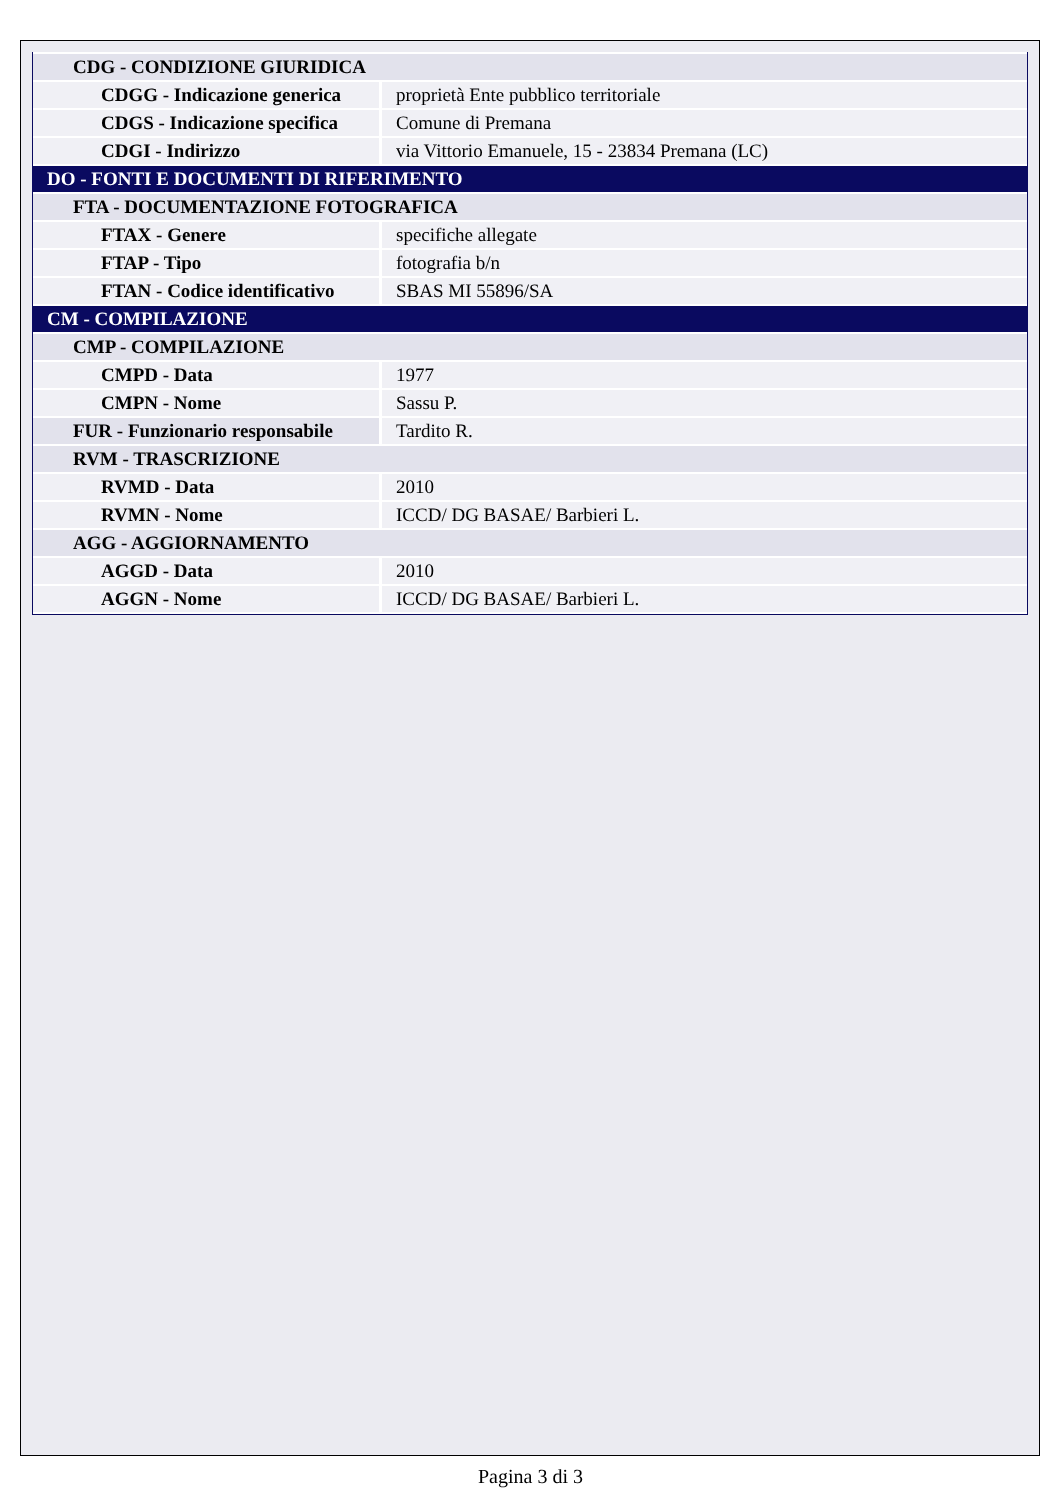| CDG - CONDIZIONE GIURIDICA | |
| CDGG - Indicazione generica | proprietà Ente pubblico territoriale |
| CDGS - Indicazione specifica | Comune di Premana |
| CDGI - Indirizzo | via Vittorio Emanuele, 15 - 23834 Premana (LC) |
| DO - FONTI E DOCUMENTI DI RIFERIMENTO | |
| FTA - DOCUMENTAZIONE FOTOGRAFICA | |
| FTAX - Genere | specifiche allegate |
| FTAP - Tipo | fotografia b/n |
| FTAN - Codice identificativo | SBAS MI 55896/SA |
| CM - COMPILAZIONE | |
| CMP - COMPILAZIONE | |
| CMPD - Data | 1977 |
| CMPN - Nome | Sassu P. |
| FUR - Funzionario responsabile | Tardito R. |
| RVM - TRASCRIZIONE | |
| RVMD - Data | 2010 |
| RVMN - Nome | ICCD/ DG BASAE/ Barbieri L. |
| AGG - AGGIORNAMENTO | |
| AGGD - Data | 2010 |
| AGGN - Nome | ICCD/ DG BASAE/ Barbieri L. |
Pagina 3 di 3